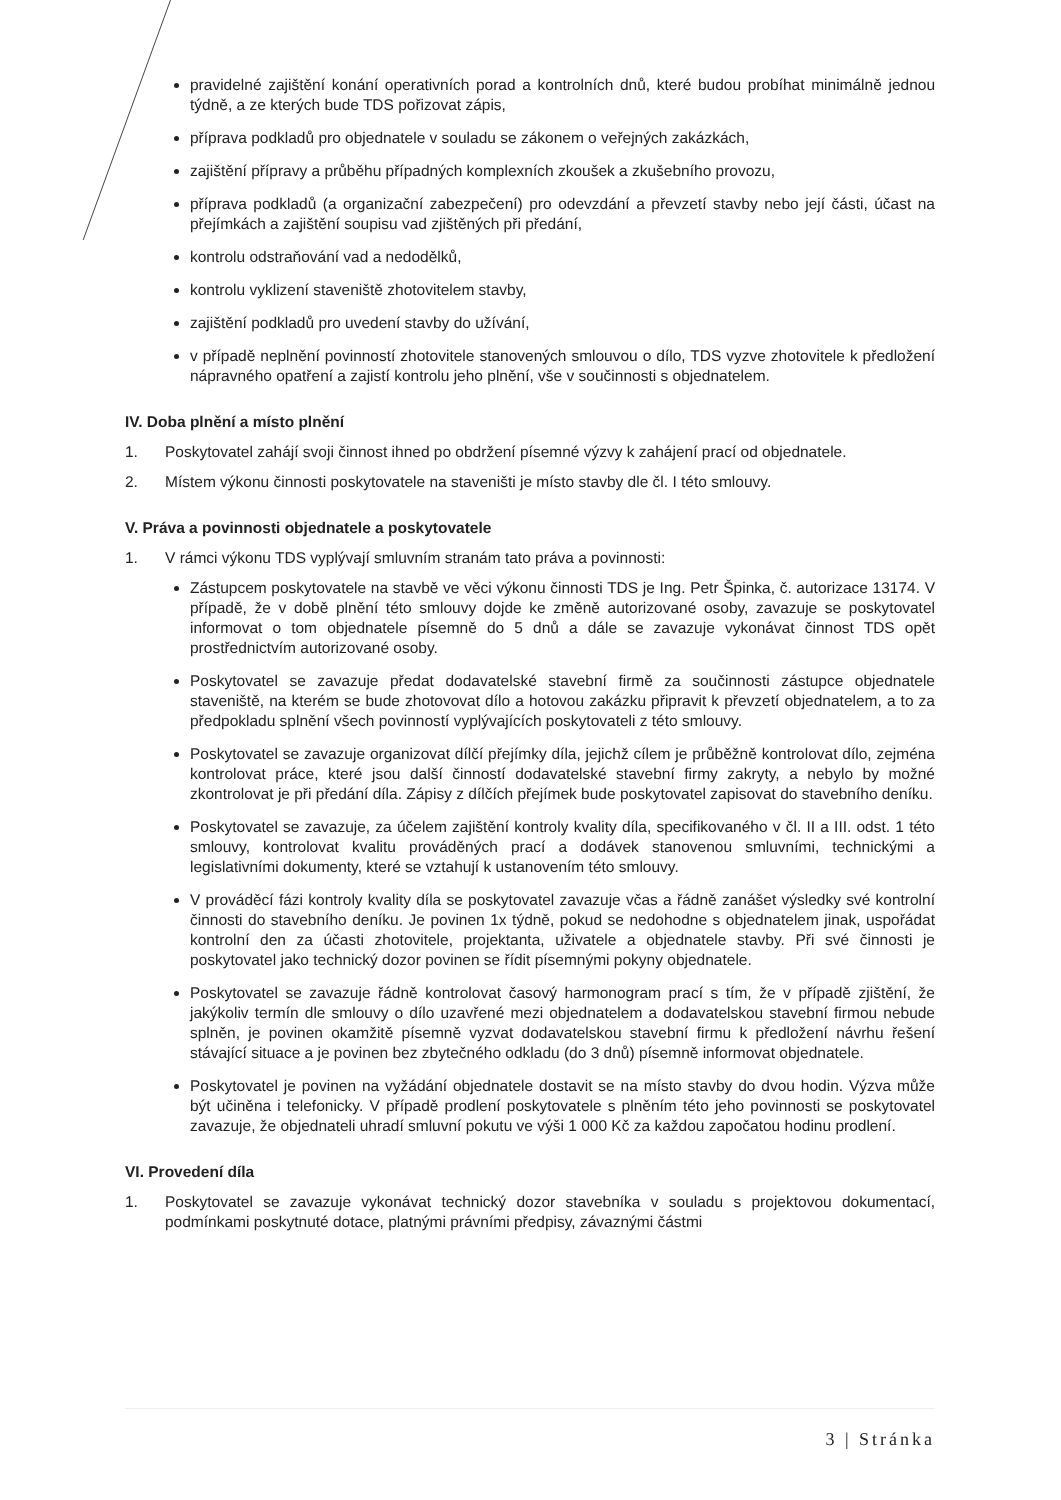pravidelné zajištění konání operativních porad a kontrolních dnů, které budou probíhat minimálně jednou týdně, a ze kterých bude TDS pořizovat zápis,
příprava podkladů pro objednatele v souladu se zákonem o veřejných zakázkách,
zajištění přípravy a průběhu případných komplexních zkoušek a zkušebního provozu,
příprava podkladů (a organizační zabezpečení) pro odevzdání a převzetí stavby nebo její části, účast na přejímkách a zajištění soupisu vad zjištěných při předání,
kontrolu odstraňování vad a nedodělků,
kontrolu vyklizení staveniště zhotovitelem stavby,
zajištění podkladů pro uvedení stavby do užívání,
v případě neplnění povinností zhotovitele stanovených smlouvou o dílo, TDS vyzve zhotovitele k předložení nápravného opatření a zajistí kontrolu jeho plnění, vše v součinnosti s objednatelem.
IV. Doba plnění a místo plnění
1. Poskytovatel zahájí svoji činnost ihned po obdržení písemné výzvy k zahájení prací od objednatele.
2. Místem výkonu činnosti poskytovatele na staveništi je místo stavby dle čl. I této smlouvy.
V. Práva a povinnosti objednatele a poskytovatele
1. V rámci výkonu TDS vyplývají smluvním stranám tato práva a povinnosti:
Zástupcem poskytovatele na stavbě ve věci výkonu činnosti TDS je Ing. Petr Špinka, č. autorizace 13174. V případě, že v době plnění této smlouvy dojde ke změně autorizované osoby, zavazuje se poskytovatel informovat o tom objednatele písemně do 5 dnů a dále se zavazuje vykonávat činnost TDS opět prostřednictvím autorizované osoby.
Poskytovatel se zavazuje předat dodavatelské stavební firmě za součinnosti zástupce objednatele staveniště, na kterém se bude zhotovovat dílo a hotovou zakázku připravit k převzetí objednatelem, a to za předpokladu splnění všech povinností vyplývajících poskytovateli z této smlouvy.
Poskytovatel se zavazuje organizovat dílčí přejímky díla, jejichž cílem je průběžně kontrolovat dílo, zejména kontrolovat práce, které jsou další činností dodavatelské stavební firmy zakryty, a nebylo by možné zkontrolovat je při předání díla. Zápisy z dílčích přejímek bude poskytovatel zapisovat do stavebního deníku.
Poskytovatel se zavazuje, za účelem zajištění kontroly kvality díla, specifikovaného v čl. II a III. odst. 1 této smlouvy, kontrolovat kvalitu prováděných prací a dodávek stanovenou smluvními, technickými a legislativními dokumenty, které se vztahují k ustanovením této smlouvy.
V prováděcí fázi kontroly kvality díla se poskytovatel zavazuje včas a řádně zanášet výsledky své kontrolní činnosti do stavebního deníku. Je povinen 1x týdně, pokud se nedohodne s objednatelem jinak, uspořádat kontrolní den za účasti zhotovitele, projektanta, uživatele a objednatele stavby. Při své činnosti je poskytovatel jako technický dozor povinen se řídit písemnými pokyny objednatele.
Poskytovatel se zavazuje řádně kontrolovat časový harmonogram prací s tím, že v případě zjištění, že jakýkoliv termín dle smlouvy o dílo uzavřené mezi objednatelem a dodavatelskou stavební firmou nebude splněn, je povinen okamžitě písemně vyzvat dodavatelskou stavební firmu k předložení návrhu řešení stávající situace a je povinen bez zbytečného odkladu (do 3 dnů) písemně informovat objednatele.
Poskytovatel je povinen na vyžádání objednatele dostavit se na místo stavby do dvou hodin. Výzva může být učiněna i telefonicky. V případě prodlení poskytovatele s plněním této jeho povinnosti se poskytovatel zavazuje, že objednateli uhradí smluvní pokutu ve výši 1 000 Kč za každou započatou hodinu prodlení.
VI. Provedení díla
1. Poskytovatel se zavazuje vykonávat technický dozor stavebníka v souladu s projektovou dokumentací, podmínkami poskytnuté dotace, platnými právními předpisy, závaznými částmi
3 | Stránka